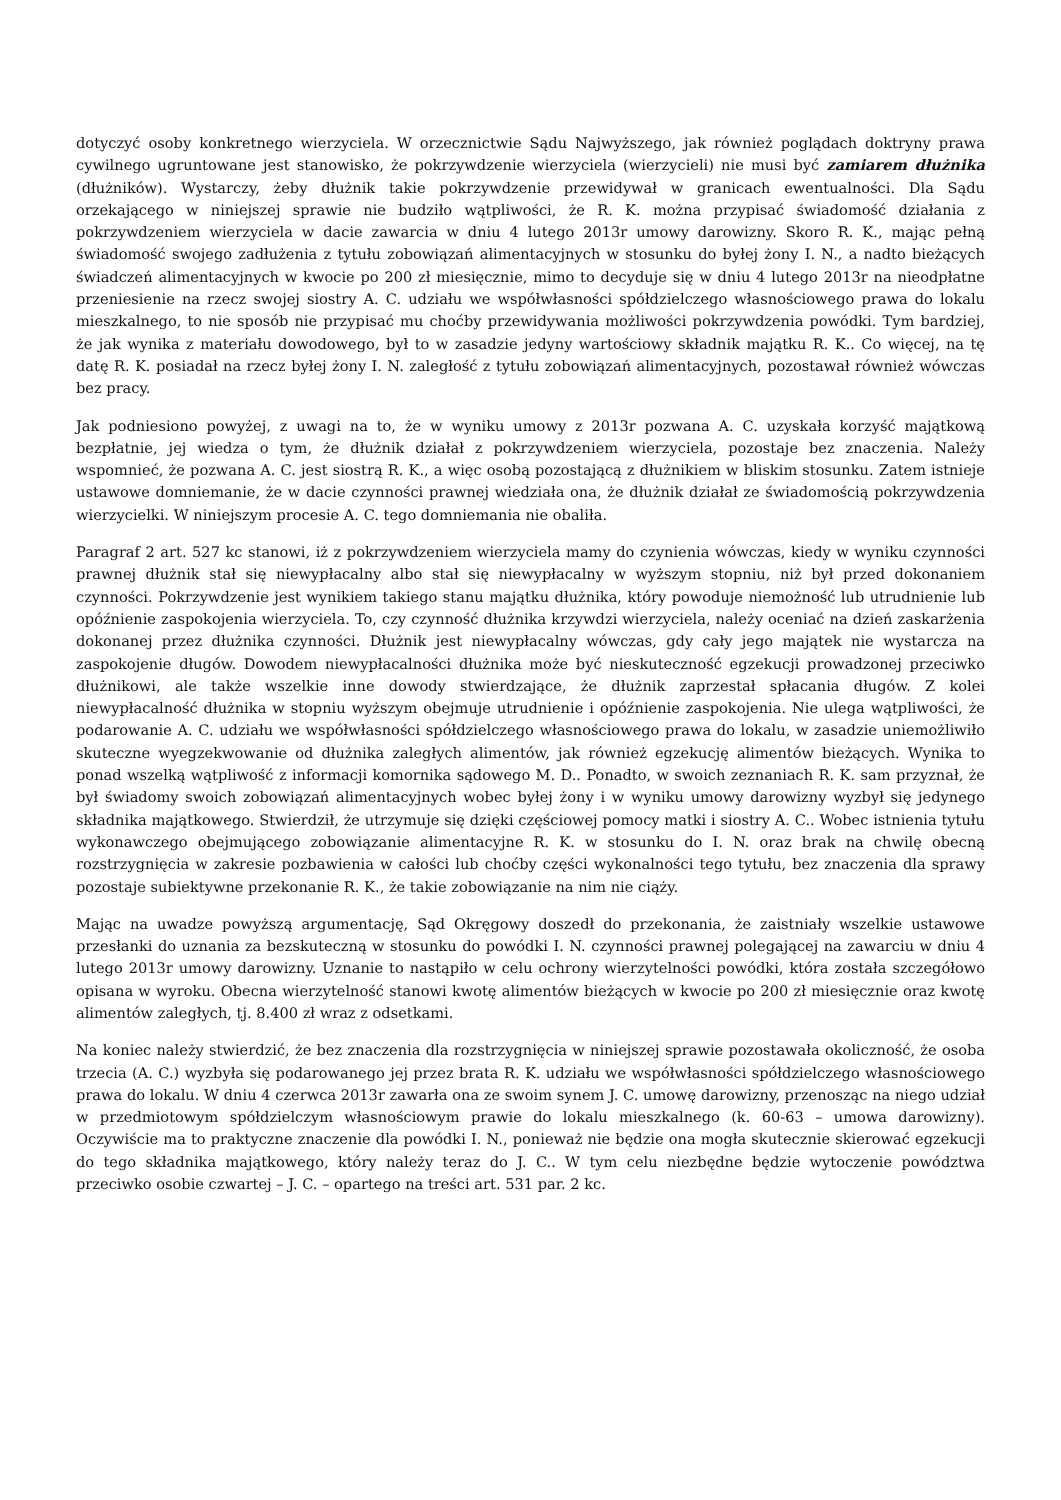dotyczyć osoby konkretnego wierzyciela. W orzecznictwie Sądu Najwyższego, jak również poglądach doktryny prawa cywilnego ugruntowane jest stanowisko, że pokrzywdzenie wierzyciela (wierzycieli) nie musi być zamiarem dłużnika (dłużników). Wystarczy, żeby dłużnik takie pokrzywdzenie przewidywał w granicach ewentualności. Dla Sądu orzekającego w niniejszej sprawie nie budziło wątpliwości, że R. K. można przypisać świadomość działania z pokrzywdzeniem wierzyciela w dacie zawarcia w dniu 4 lutego 2013r umowy darowizny. Skoro R. K., mając pełną świadomość swojego zadłużenia z tytułu zobowiązań alimentacyjnych w stosunku do byłej żony I. N., a nadto bieżących świadczeń alimentacyjnych w kwocie po 200 zł miesięcznie, mimo to decyduje się w dniu 4 lutego 2013r na nieodpłatne przeniesienie na rzecz swojej siostry A. C. udziału we współwłasności spółdzielczego własnościowego prawa do lokalu mieszkalnego, to nie sposób nie przypisać mu choćby przewidywania możliwości pokrzywdzenia powódki. Tym bardziej, że jak wynika z materiału dowodowego, był to w zasadzie jedyny wartościowy składnik majątku R. K.. Co więcej, na tę datę R. K. posiadał na rzecz byłej żony I. N. zaległość z tytułu zobowiązań alimentacyjnych, pozostawał również wówczas bez pracy.
Jak podniesiono powyżej, z uwagi na to, że w wyniku umowy z 2013r pozwana A. C. uzyskała korzyść majątkową bezpłatnie, jej wiedza o tym, że dłużnik działał z pokrzywdzeniem wierzyciela, pozostaje bez znaczenia. Należy wspomnieć, że pozwana A. C. jest siostrą R. K., a więc osobą pozostającą z dłużnikiem w bliskim stosunku. Zatem istnieje ustawowe domniemanie, że w dacie czynności prawnej wiedziała ona, że dłużnik działał ze świadomością pokrzywdzenia wierzycielki. W niniejszym procesie A. C. tego domniemania nie obaliła.
Paragraf 2 art. 527 kc stanowi, iż z pokrzywdzeniem wierzyciela mamy do czynienia wówczas, kiedy w wyniku czynności prawnej dłużnik stał się niewypłacalny albo stał się niewypłacalny w wyższym stopniu, niż był przed dokonaniem czynności. Pokrzywdzenie jest wynikiem takiego stanu majątku dłużnika, który powoduje niemożność lub utrudnienie lub opóźnienie zaspokojenia wierzyciela. To, czy czynność dłużnika krzywdzi wierzyciela, należy oceniać na dzień zaskarżenia dokonanej przez dłużnika czynności. Dłużnik jest niewypłacalny wówczas, gdy cały jego majątek nie wystarcza na zaspokojenie długów. Dowodem niewypłacalności dłużnika może być nieskuteczność egzekucji prowadzonej przeciwko dłużnikowi, ale także wszelkie inne dowody stwierdzające, że dłużnik zaprzestał spłacania długów. Z kolei niewypłacalność dłużnika w stopniu wyższym obejmuje utrudnienie i opóźnienie zaspokojenia. Nie ulega wątpliwości, że podarowanie A. C. udziału we współwłasności spółdzielczego własnościowego prawa do lokalu, w zasadzie uniemożliwiło skuteczne wyegzekwowanie od dłużnika zaległych alimentów, jak również egzekucję alimentów bieżących. Wynika to ponad wszelką wątpliwość z informacji komornika sądowego M. D.. Ponadto, w swoich zeznaniach R. K. sam przyznał, że był świadomy swoich zobowiązań alimentacyjnych wobec byłej żony i w wyniku umowy darowizny wyzbył się jedynego składnika majątkowego. Stwierdził, że utrzymuje się dzięki częściowej pomocy matki i siostry A. C.. Wobec istnienia tytułu wykonawczego obejmującego zobowiązanie alimentacyjne R. K. w stosunku do I. N. oraz brak na chwilę obecną rozstrzygnięcia w zakresie pozbawienia w całości lub choćby części wykonalności tego tytułu, bez znaczenia dla sprawy pozostaje subiektywne przekonanie R. K., że takie zobowiązanie na nim nie ciąży.
Mając na uwadze powyższą argumentację, Sąd Okręgowy doszedł do przekonania, że zaistniały wszelkie ustawowe przesłanki do uznania za bezskuteczną w stosunku do powódki I. N. czynności prawnej polegającej na zawarciu w dniu 4 lutego 2013r umowy darowizny. Uznanie to nastąpiło w celu ochrony wierzytelności powódki, która została szczegółowo opisana w wyroku. Obecna wierzytelność stanowi kwotę alimentów bieżących w kwocie po 200 zł miesięcznie oraz kwotę alimentów zaległych, tj. 8.400 zł wraz z odsetkami.
Na koniec należy stwierdzić, że bez znaczenia dla rozstrzygnięcia w niniejszej sprawie pozostawała okoliczność, że osoba trzecia (A. C.) wyzbyła się podarowanego jej przez brata R. K. udziału we współwłasności spółdzielczego własnościowego prawa do lokalu. W dniu 4 czerwca 2013r zawarła ona ze swoim synem J. C. umowę darowizny, przenosząc na niego udział w przedmiotowym spółdzielczym własnościowym prawie do lokalu mieszkalnego (k. 60-63 – umowa darowizny). Oczywiście ma to praktyczne znaczenie dla powódki I. N., ponieważ nie będzie ona mogła skutecznie skierować egzekucji do tego składnika majątkowego, który należy teraz do J. C.. W tym celu niezbędne będzie wytoczenie powództwa przeciwko osobie czwartej – J. C. – opartego na treści art. 531 par. 2 kc.